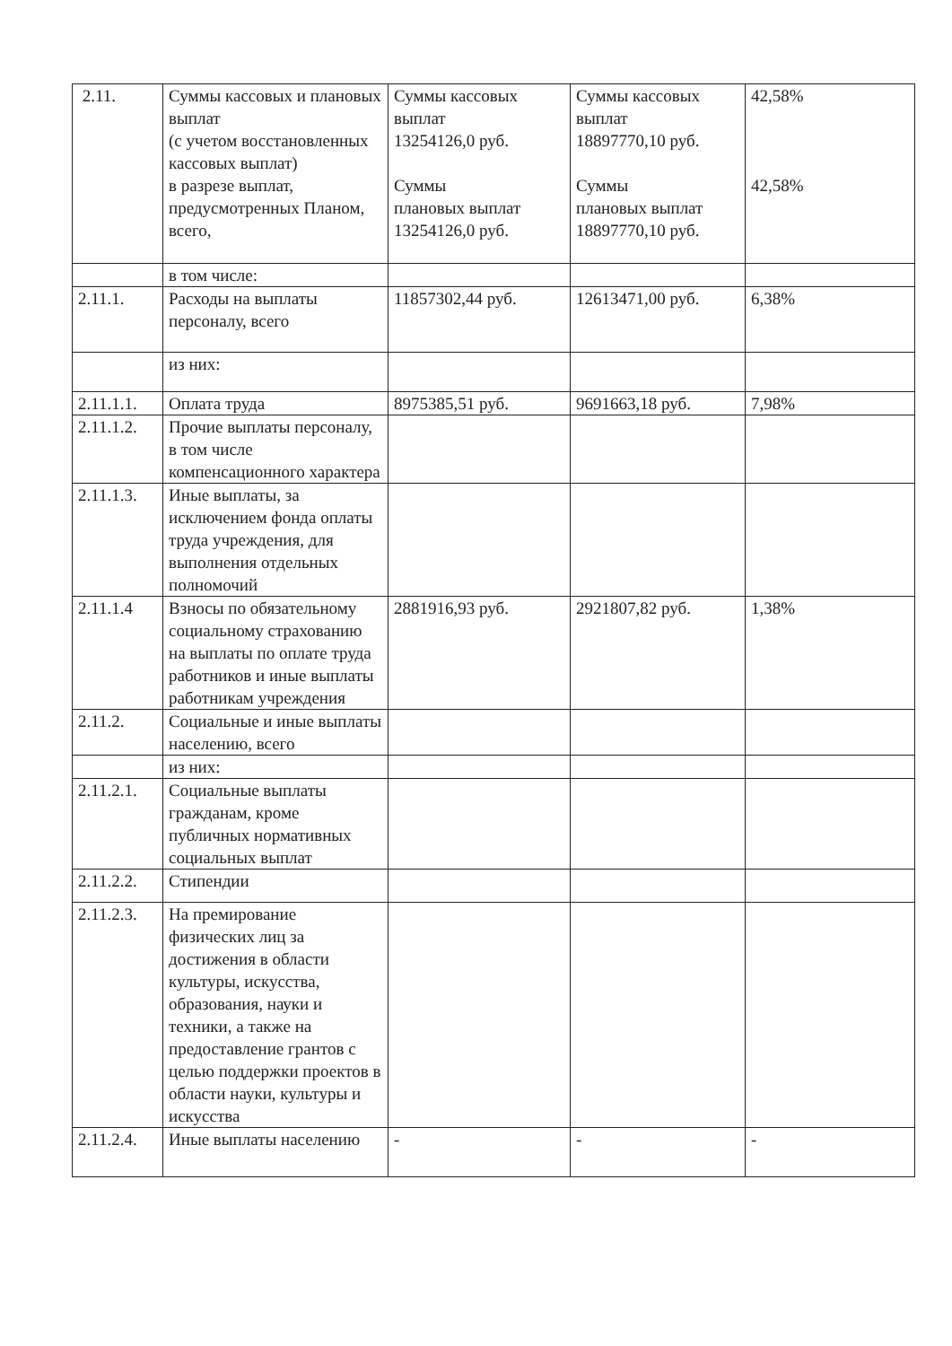| 2.11. | Суммы кассовых и плановых выплат (с учетом восстановленных кассовых выплат) в разрезе выплат, предусмотренных Планом, всего, | Суммы кассовых выплат 13254126,0 руб. Суммы плановых выплат 13254126,0 руб. | Суммы кассовых выплат 18897770,10 руб. Суммы плановых выплат 18897770,10 руб. | 42,58% 42,58% |
| | в том числе: | | | |
| 2.11.1. | Расходы на выплаты персоналу, всего | 11857302,44 руб. | 12613471,00 руб. | 6,38% |
| | из них: | | | |
| 2.11.1.1. | Оплата труда | 8975385,51 руб. | 9691663,18 руб. | 7,98% |
| 2.11.1.2. | Прочие выплаты персоналу, в том числе компенсационного характера | | | |
| 2.11.1.3. | Иные выплаты, за исключением фонда оплаты труда учреждения, для выполнения отдельных полномочий | | | |
| 2.11.1.4 | Взносы по обязательному социальному страхованию на выплаты по оплате труда работников и иные выплаты работникам учреждения | 2881916,93 руб. | 2921807,82 руб. | 1,38% |
| 2.11.2. | Социальные и иные выплаты населению, всего | | | |
| | из них: | | | |
| 2.11.2.1. | Социальные выплаты гражданам, кроме публичных нормативных социальных выплат | | | |
| 2.11.2.2. | Стипендии | | | |
| 2.11.2.3. | На премирование физических лиц за достижения в области культуры, искусства, образования, науки и техники, а также на предоставление грантов с целью поддержки проектов в области науки, культуры и искусства | | | |
| 2.11.2.4. | Иные выплаты населению | - | - | - |